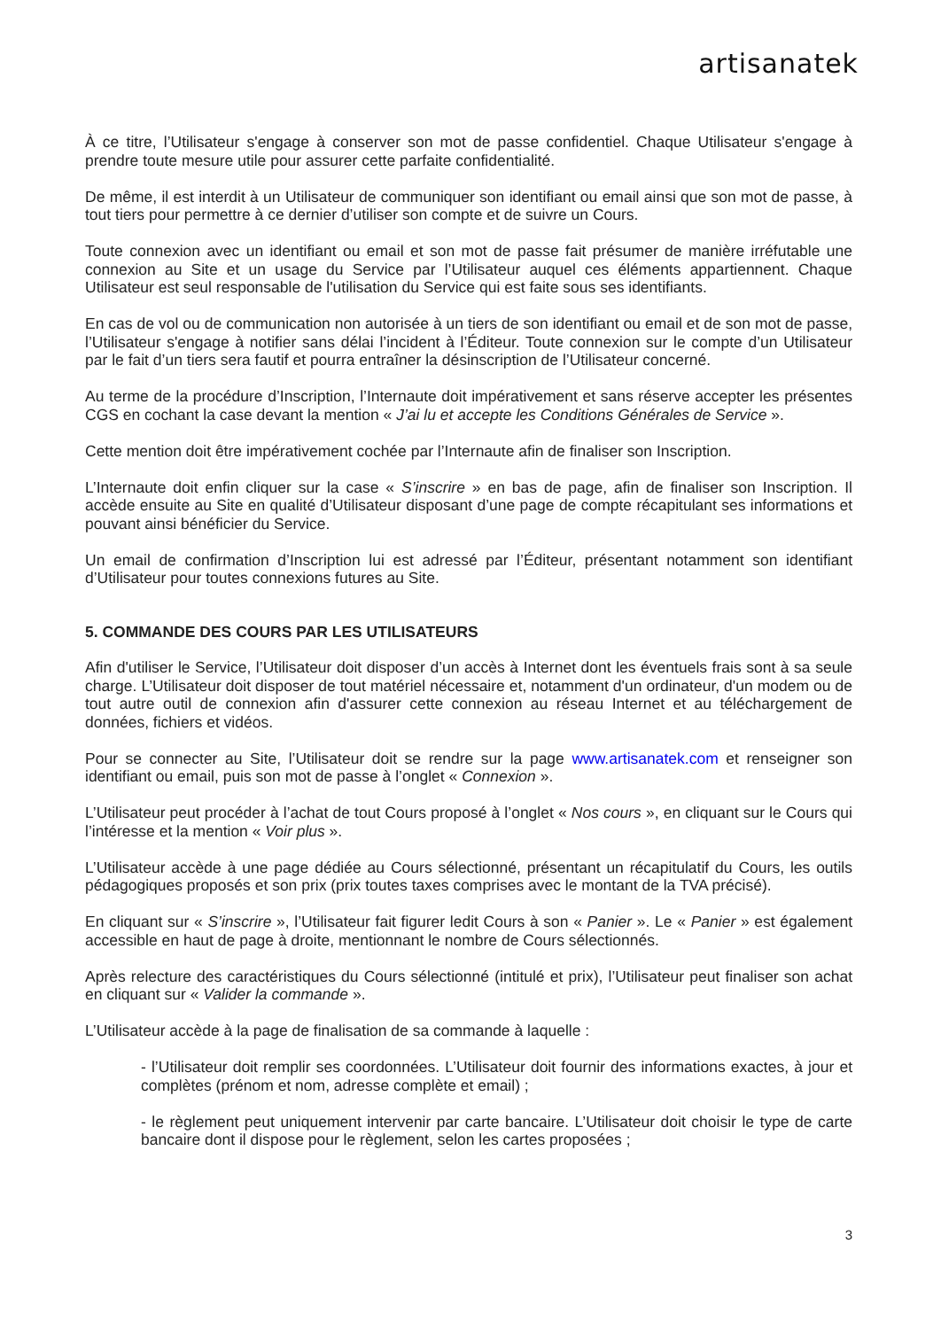artisanatek
À ce titre, l’Utilisateur s'engage à conserver son mot de passe confidentiel. Chaque Utilisateur s'engage à prendre toute mesure utile pour assurer cette parfaite confidentialité.
De même, il est interdit à un Utilisateur de communiquer son identifiant ou email ainsi que son mot de passe, à tout tiers pour permettre à ce dernier d’utiliser son compte et de suivre un Cours.
Toute connexion avec un identifiant ou email et son mot de passe fait présumer de manière irréfutable une connexion au Site et un usage du Service par l’Utilisateur auquel ces éléments appartiennent. Chaque Utilisateur est seul responsable de l'utilisation du Service qui est faite sous ses identifiants.
En cas de vol ou de communication non autorisée à un tiers de son identifiant ou email et de son mot de passe, l’Utilisateur s'engage à notifier sans délai l’incident à l’Éditeur. Toute connexion sur le compte d’un Utilisateur par le fait d’un tiers sera fautif et pourra entraîner la désinscription de l’Utilisateur concerné.
Au terme de la procédure d’Inscription, l’Internaute doit impérativement et sans réserve accepter les présentes CGS en cochant la case devant la mention « J’ai lu et accepte les Conditions Générales de Service ».
Cette mention doit être impérativement cochée par l’Internaute afin de finaliser son Inscription.
L’Internaute doit enfin cliquer sur la case « S’inscrire » en bas de page, afin de finaliser son Inscription. Il accède ensuite au Site en qualité d’Utilisateur disposant d’une page de compte récapitulant ses informations et pouvant ainsi bénéficier du Service.
Un email de confirmation d’Inscription lui est adressé par l’Éditeur, présentant notamment son identifiant d’Utilisateur pour toutes connexions futures au Site.
5. COMMANDE DES COURS PAR LES UTILISATEURS
Afin d'utiliser le Service, l’Utilisateur doit disposer d’un accès à Internet dont les éventuels frais sont à sa seule charge. L’Utilisateur doit disposer de tout matériel nécessaire et, notamment d'un ordinateur, d'un modem ou de tout autre outil de connexion afin d'assurer cette connexion au réseau Internet et au téléchargement de données, fichiers et vidéos.
Pour se connecter au Site, l’Utilisateur doit se rendre sur la page www.artisanatek.com et renseigner son identifiant ou email, puis son mot de passe à l’onglet « Connexion ».
L’Utilisateur peut procéder à l’achat de tout Cours proposé à l’onglet « Nos cours », en cliquant sur le Cours qui l’intéresse et la mention « Voir plus ».
L’Utilisateur accède à une page dédiée au Cours sélectionné, présentant un récapitulatif du Cours, les outils pédagogiques proposés et son prix (prix toutes taxes comprises avec le montant de la TVA précisé).
En cliquant sur « S’inscrire », l’Utilisateur fait figurer ledit Cours à son « Panier ». Le « Panier » est également accessible en haut de page à droite, mentionnant le nombre de Cours sélectionnés.
Après relecture des caractéristiques du Cours sélectionné (intitulé et prix), l’Utilisateur peut finaliser son achat en cliquant sur « Valider la commande ».
L’Utilisateur accède à la page de finalisation de sa commande à laquelle :
- l’Utilisateur doit remplir ses coordonnées. L’Utilisateur doit fournir des informations exactes, à jour et complètes (prénom et nom, adresse complète et email) ;
- le règlement peut uniquement intervenir par carte bancaire. L’Utilisateur doit choisir le type de carte bancaire dont il dispose pour le règlement, selon les cartes proposées ;
3